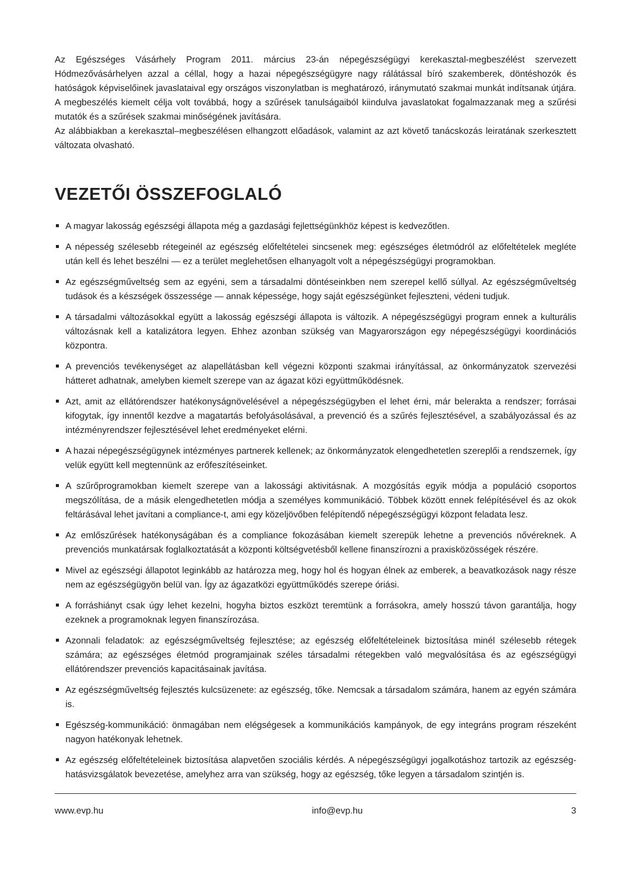Az Egészséges Vásárhely Program 2011. március 23-án népegészségügyi kerekasztal-megbeszélést szervezett Hódmezővásárhelyen azzal a céllal, hogy a hazai népegészségügyre nagy rálátással bíró szakemberek, döntéshozók és hatóságok képviselőinek javaslataival egy országos viszonylatban is meghatározó, iránymutató szakmai munkát indítsanak útjára. A megbeszélés kiemelt célja volt továbbá, hogy a szűrések tanulságaiból kiindulva javaslatokat fogalmazzanak meg a szűrési mutatók és a szűrések szakmai minőségének javítására.
Az alábbiakban a kerekasztal–megbeszélésen elhangzott előadások, valamint az azt követő tanácskozás leiratának szerkesztett változata olvasható.
VEZETŐI ÖSSZEFOGLALÓ
A magyar lakosság egészségi állapota még a gazdasági fejlettségünkhöz képest is kedvezőtlen.
A népesség szélesebb rétegeinél az egészség előfeltételei sincsenek meg: egészséges életmódról az előfeltételek megléte után kell és lehet beszélni — ez a terület meglehetősen elhanyagolt volt a népegészségügyi programokban.
Az egészségműveltség sem az egyéni, sem a társadalmi döntéseinkben nem szerepel kellő súllyal. Az egészségműveltség tudások és a készségek összessége — annak képessége, hogy saját egészségünket fejleszteni, védeni tudjuk.
A társadalmi változásokkal együtt a lakosság egészségi állapota is változik. A népegészségügyi program ennek a kulturális változásnak kell a katalizátora legyen. Ehhez azonban szükség van Magyarországon egy népegészségügyi koordinációs központra.
A prevenciós tevékenységet az alapellátásban kell végezni központi szakmai irányítással, az önkormányzatok szervezési hátteret adhatnak, amelyben kiemelt szerepe van az ágazat közi együttműködésnek.
Azt, amit az ellátórendszer hatékonyságnövelésével a népegészségügyben el lehet érni, már belerakta a rendszer; forrásai kifogytak, így innentől kezdve a magatartás befolyásolásával, a prevenció és a szűrés fejlesztésével, a szabályozással és az intézményrendszer fejlesztésével lehet eredményeket elérni.
A hazai népegészségügynek intézményes partnerek kellenek; az önkormányzatok elengedhetetlen szereplői a rendszernek, így velük együtt kell megtennünk az erőfeszítéseinket.
A szűrőprogramokban kiemelt szerepe van a lakossági aktivitásnak. A mozgósítás egyik módja a populáció csoportos megszólítása, de a másik elengedhetetlen módja a személyes kommunikáció. Többek között ennek felépítésével és az okok feltárásával lehet javítani a compliance-t, ami egy közeljövőben felépítendő népegészségügyi központ feladata lesz.
Az emlőszűrések hatékonyságában és a compliance fokozásában kiemelt szerepük lehetne a prevenciós nővéreknek. A prevenciós munkatársak foglalkoztatását a központi költségvetésből kellene finanszírozni a praxisközösségek részére.
Mivel az egészségi állapotot leginkább az határozza meg, hogy hol és hogyan élnek az emberek, a beavatkozások nagy része nem az egészségügyön belül van. Így az ágazatközi együttműködés szerepe óriási.
A forráshiányt csak úgy lehet kezelni, hogyha biztos eszközt teremtünk a forrásokra, amely hosszú távon garantálja, hogy ezeknek a programoknak legyen finanszírozása.
Azonnali feladatok: az egészségműveltség fejlesztése; az egészség előfeltételeinek biztosítása minél szélesebb rétegek számára; az egészséges életmód programjainak széles társadalmi rétegekben való megvalósítása és az egészségügyi ellátórendszer prevenciós kapacitásainak javítása.
Az egészségműveltség fejlesztés kulcsüzenete: az egészség, tőke. Nemcsak a társadalom számára, hanem az egyén számára is.
Egészség-kommunikáció: önmagában nem elégségesek a kommunikációs kampányok, de egy integráns program részeként nagyon hatékonyak lehetnek.
Az egészség előfeltételeinek biztosítása alapvetően szociális kérdés. A népegészségügyi jogalkotáshoz tartozik az egészség-hatásvizsgálatok bevezetése, amelyhez arra van szükség, hogy az egészség, tőke legyen a társadalom szintjén is.
www.evp.hu info@evp.hu 3